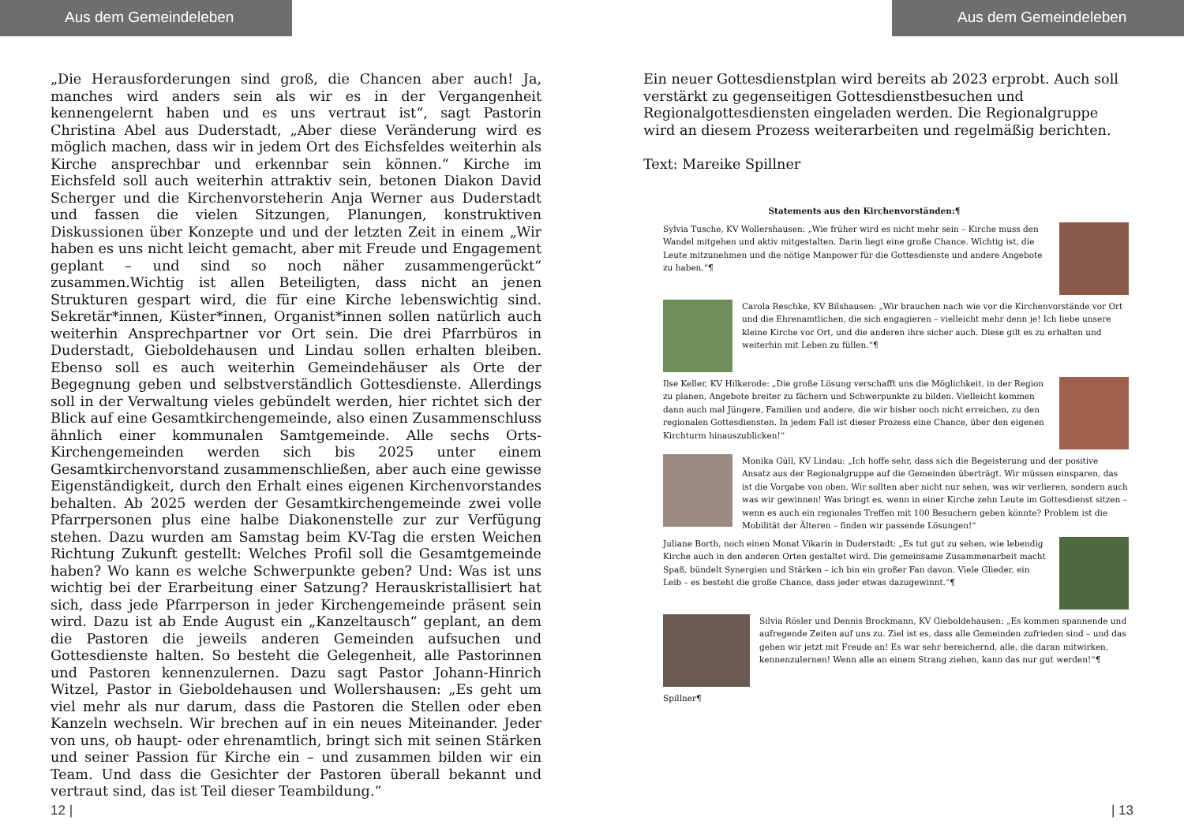Aus dem Gemeindeleben
„Die Herausforderungen sind groß, die Chancen aber auch! Ja, manches wird anders sein als wir es in der Vergangenheit kennengelernt haben und es uns vertraut ist“, sagt Pastorin Christina Abel aus Duderstadt, „Aber diese Veränderung wird es möglich machen, dass wir in jedem Ort des Eichsfeldes weiterhin als Kirche ansprechbar und erkennbar sein können.“ Kirche im Eichsfeld soll auch weiterhin attraktiv sein, betonen Diakon David Scherger und die Kirchenvorsteherin Anja Werner aus Duderstadt und fassen die vielen Sitzungen, Planungen, konstruktiven Diskussionen über Konzepte und und der letzten Zeit in einem „Wir haben es uns nicht leicht gemacht, aber mit Freude und Engagement geplant – und sind so noch näher zusammengerückt“ zusammen.Wichtig ist allen Beteiligten, dass nicht an jenen Strukturen gespart wird, die für eine Kirche lebenswichtig sind. Sekretär*innen, Küster*innen, Organist*innen sollen natürlich auch weiterhin Ansprechpartner vor Ort sein. Die drei Pfarrbüros in Duderstadt, Gieboldehausen und Lindau sollen erhalten bleiben. Ebenso soll es auch weiterhin Gemeindehäuser als Orte der Begegnung geben und selbstverständlich Gottesdienste. Allerdings soll in der Verwaltung vieles gebündelt werden, hier richtet sich der Blick auf eine Gesamtkirchengemeinde, also einen Zusammenschluss ähnlich einer kommunalen Samtgemeinde. Alle sechs Orts-Kirchengemeinden werden sich bis 2025 unter einem Gesamtkirchenvorstand zusammenschließen, aber auch eine gewisse Eigenständigkeit, durch den Erhalt eines eigenen Kirchenvorstandes behalten. Ab 2025 werden der Gesamtkirchengemeinde zwei volle Pfarrpersonen plus eine halbe Diakonenstelle zur zur Verfügung stehen. Dazu wurden am Samstag beim KV-Tag die ersten Weichen Richtung Zukunft gestellt: Welches Profil soll die Gesamtgemeinde haben? Wo kann es welche Schwerpunkte geben? Und: Was ist uns wichtig bei der Erarbeitung einer Satzung? Herauskristallisiert hat sich, dass jede Pfarrperson in jeder Kirchengemeinde präsent sein wird. Dazu ist ab Ende August ein „Kanzeltausch“ geplant, an dem die Pastoren die jeweils anderen Gemeinden aufsuchen und Gottesdienste halten. So besteht die Gelegenheit, alle Pastorinnen und Pastoren kennenzulernen. Dazu sagt Pastor Johann-Hinrich Witzel, Pastor in Gieboldehausen und Wollershausen: „Es geht um viel mehr als nur darum, dass die Pastoren die Stellen oder eben Kanzeln wechseln. Wir brechen auf in ein neues Miteinander. Jeder von uns, ob haupt- oder ehrenamtlich, bringt sich mit seinen Stärken und seiner Passion für Kirche ein – und zusammen bilden wir ein Team. Und dass die Gesichter der Pastoren überall bekannt und vertraut sind, das ist Teil dieser Teambildung.“
12 |
Aus dem Gemeindeleben
Ein neuer Gottesdienstplan wird bereits ab 2023 erprobt. Auch soll verstärkt zu gegenseitigen Gottesdienstbesuchen und Regionalgottesdiensten eingeladen werden. Die Regionalgruppe wird an diesem Prozess weiterarbeiten und regelmäßig berichten.
Text: Mareike Spillner
Statements aus den Kirchenvorständen:¶
Sylvia Tusche, KV Wollershausen: „Wie früher wird es nicht mehr sein – Kirche muss den Wandel mitgehen und aktiv mitgestalten. Darin liegt eine große Chance. Wichtig ist, die Leute mitzunehmen und die nötige Manpower für die Gottesdienste und andere Angebote zu haben.“¶
Carola Reschke, KV Bilshausen: „Wir brauchen nach wie vor die Kirchenvorstände vor Ort und die Ehrenamtlichen, die sich engagieren – vielleicht mehr denn je! Ich liebe unsere kleine Kirche vor Ort, und die anderen ihre sicher auch. Diese gilt es zu erhalten und weiterhin mit Leben zu füllen.“¶
Ilse Keller, KV Hilkerode: „Die große Lösung verschafft uns die Möglichkeit, in der Region zu planen, Angebote breiter zu fächern und Schwerpunkte zu bilden. Vielleicht kommen dann auch mal Jüngere, Familien und andere, die wir bisher noch nicht erreichen, zu den regionalen Gottesdiensten. In jedem Fall ist dieser Prozess eine Chance, über den eigenen Kirchturm hinauszublicken!“
Monika Güll, KV Lindau: „Ich hoffe sehr, dass sich die Begeisterung und der positive Ansatz aus der Regionalgruppe auf die Gemeinden überträgt. Wir müssen einsparen, das ist die Vorgabe von oben. Wir sollten aber nicht nur sehen, was wir verlieren, sondern auch was wir gewinnen! Was bringt es, wenn in einer Kirche zehn Leute im Gottesdienst sitzen – wenn es auch ein regionales Treffen mit 100 Besuchern geben könnte? Problem ist die Mobilität der Älteren – finden wir passende Lösungen!“
Juliane Borth, noch einen Monat Vikarin in Duderstadt: „Es tut gut zu sehen, wie lebendig Kirche auch in den anderen Orten gestaltet wird. Die gemeinsame Zusammenarbeit macht Spaß, bündelt Synergien und Stärken – ich bin ein großer Fan davon. Viele Glieder, ein Leib – es besteht die große Chance, dass jeder etwas dazugewinnt.“¶
Silvia Rösler und Dennis Brockmann, KV Gieboldehausen: „Es kommen spannende und aufregende Zeiten auf uns zu. Ziel ist es, dass alle Gemeinden zufrieden sind – und das gehen wir jetzt mit Freude an! Es war sehr bereichernd, alle, die daran mitwirken, kennenzulernen! Wenn alle an einem Strang ziehen, kann das nur gut werden!“¶
Spillner¶
| 13